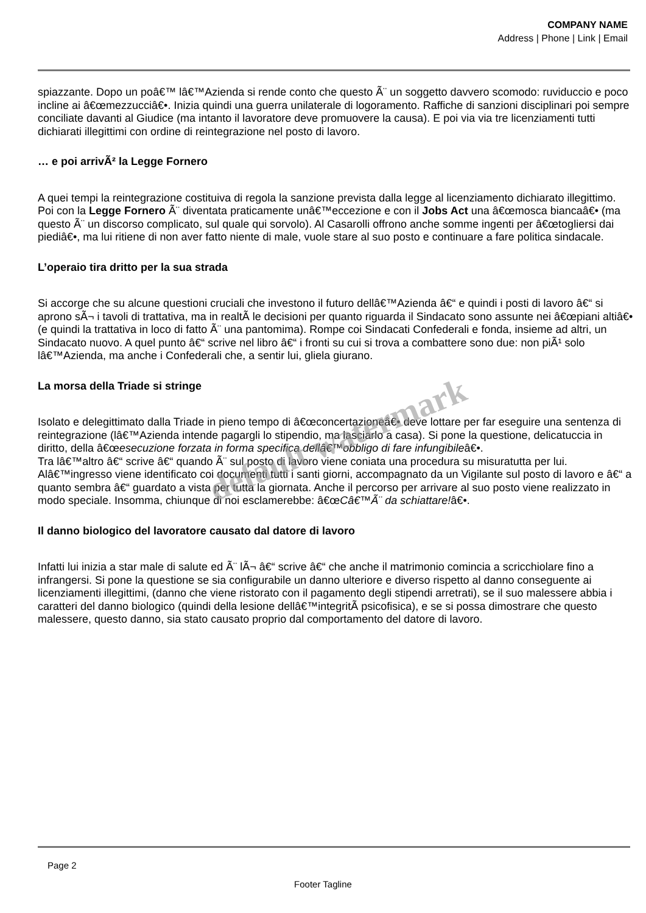COMPANY NAME
Address | Phone | Link | Email
spiazzante. Dopo un poâ€™ lâ€™Azienda si rende conto che questo Ã¨ un soggetto davvero scomodo: ruviduccio e poco incline ai â€œmezzucciâ€•. Inizia quindi una guerra unilaterale di logoramento. Raffiche di sanzioni disciplinari poi sempre conciliate davanti al Giudice (ma intanto il lavoratore deve promuovere la causa). E poi via via tre licenziamenti tutti dichiarati illegittimi con ordine di reintegrazione nel posto di lavoro.
… e poi arrivÃ² la Legge Fornero
A quei tempi la reintegrazione costituiva di regola la sanzione prevista dalla legge al licenziamento dichiarato illegittimo. Poi con la Legge Fornero Ã¨ diventata praticamente unâ€™eccezione e con il Jobs Act una â€œmosca biancaâ€• (ma questo Ã¨ un discorso complicato, sul quale qui sorvolo). Al Casarolli offrono anche somme ingenti per â€œtogliersi dai piediâ€•, ma lui ritiene di non aver fatto niente di male, vuole stare al suo posto e continuare a fare politica sindacale.
L’operaio tira dritto per la sua strada
Si accorge che su alcune questioni cruciali che investono il futuro dellâ€™Azienda â€“ e quindi i posti di lavoro â€“ si aprono sÃ¬ i tavoli di trattativa, ma in realtÃ le decisioni per quanto riguarda il Sindacato sono assunte nei â€œpiani altiâ€• (e quindi la trattativa in loco di fatto Ã¨ una pantomima). Rompe coi Sindacati Confederali e fonda, insieme ad altri, un Sindacato nuovo. A quel punto â€“ scrive nel libro â€“ i fronti su cui si trova a combattere sono due: non piÃ¹ solo lâ€™Azienda, ma anche i Confederali che, a sentir lui, gliela giurano.
La morsa della Triade si stringe
Isolato e delegittimato dalla Triade in pieno tempo di â€œconcertazioneâ€• deve lottare per far eseguire una sentenza di reintegrazione (lâ€™Azienda intende pagargli lo stipendio, ma lasciarlo a casa). Si pone la questione, delicatuccia in diritto, della â€œesecuzione forzata in forma specifica dellâ€™obbligo di fare infungibileâ€•.
Tra lâ€™altro â€“ scrive â€“ quando Ã¨ sul posto di lavoro viene coniata una procedura su misuratutta per lui. Alâ€™ingresso viene identificato coi documenti tutti i santi giorni, accompagnato da un Vigilante sul posto di lavoro e â€“ a quanto sembra â€“ guardato a vista per tutta la giornata. Anche il percorso per arrivare al suo posto viene realizzato in modo speciale. Insomma, chiunque di noi esclamerebbe: â€œCâ€™Ã¨ da schiattare!â€•.
Il danno biologico del lavoratore causato dal datore di lavoro
Infatti lui inizia a star male di salute ed Ã¨ lÃ¬ â€“ scrive â€“ che anche il matrimonio comincia a scricchiolare fino a infrangersi. Si pone la questione se sia configurabile un danno ulteriore e diverso rispetto al danno conseguente ai licenziamenti illegittimi, (danno che viene ristorato con il pagamento degli stipendi arretrati), se il suo malessere abbia i caratteri del danno biologico (quindi della lesione dellâ€™integritÃ psicofisica), e se si possa dimostrare che questo malessere, questo danno, sia stato causato proprio dal comportamento del datore di lavoro.
default watermark
Page 2
Footer Tagline